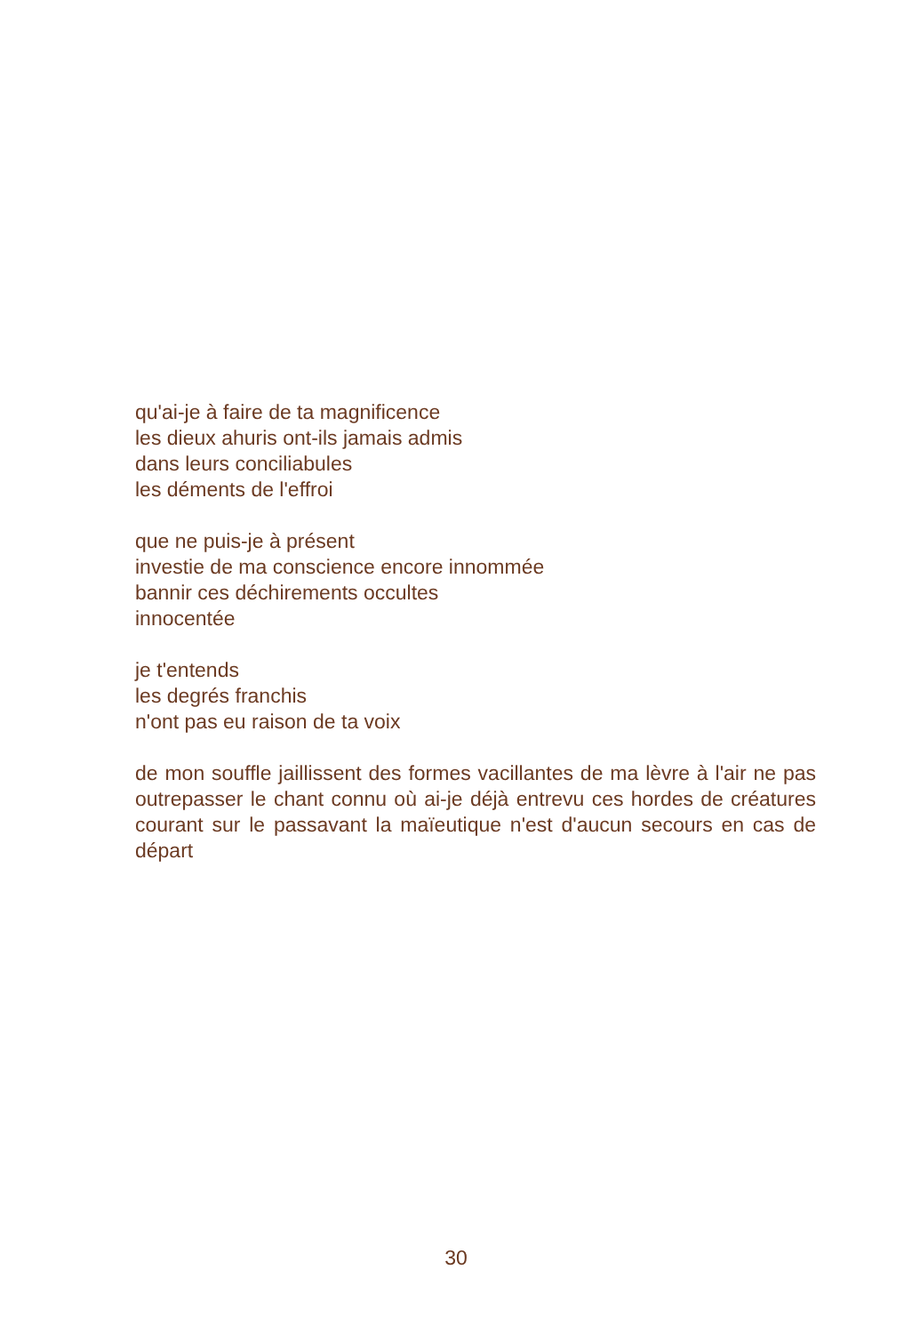qu'ai-je à faire de ta magnificence
les dieux ahuris ont-ils jamais admis
dans leurs conciliabules
les déments de l'effroi
que ne puis-je à présent
investie de ma conscience encore innommée
bannir ces déchirements occultes
innocentée
je t'entends
les degrés franchis
n'ont pas eu raison de ta voix
de mon souffle jaillissent des formes vacillantes de ma lèvre à l'air ne pas outrepasser le chant connu où ai-je déjà entrevu ces hordes de créatures courant sur le passavant la maïeutique n'est d'aucun secours en cas de départ
30